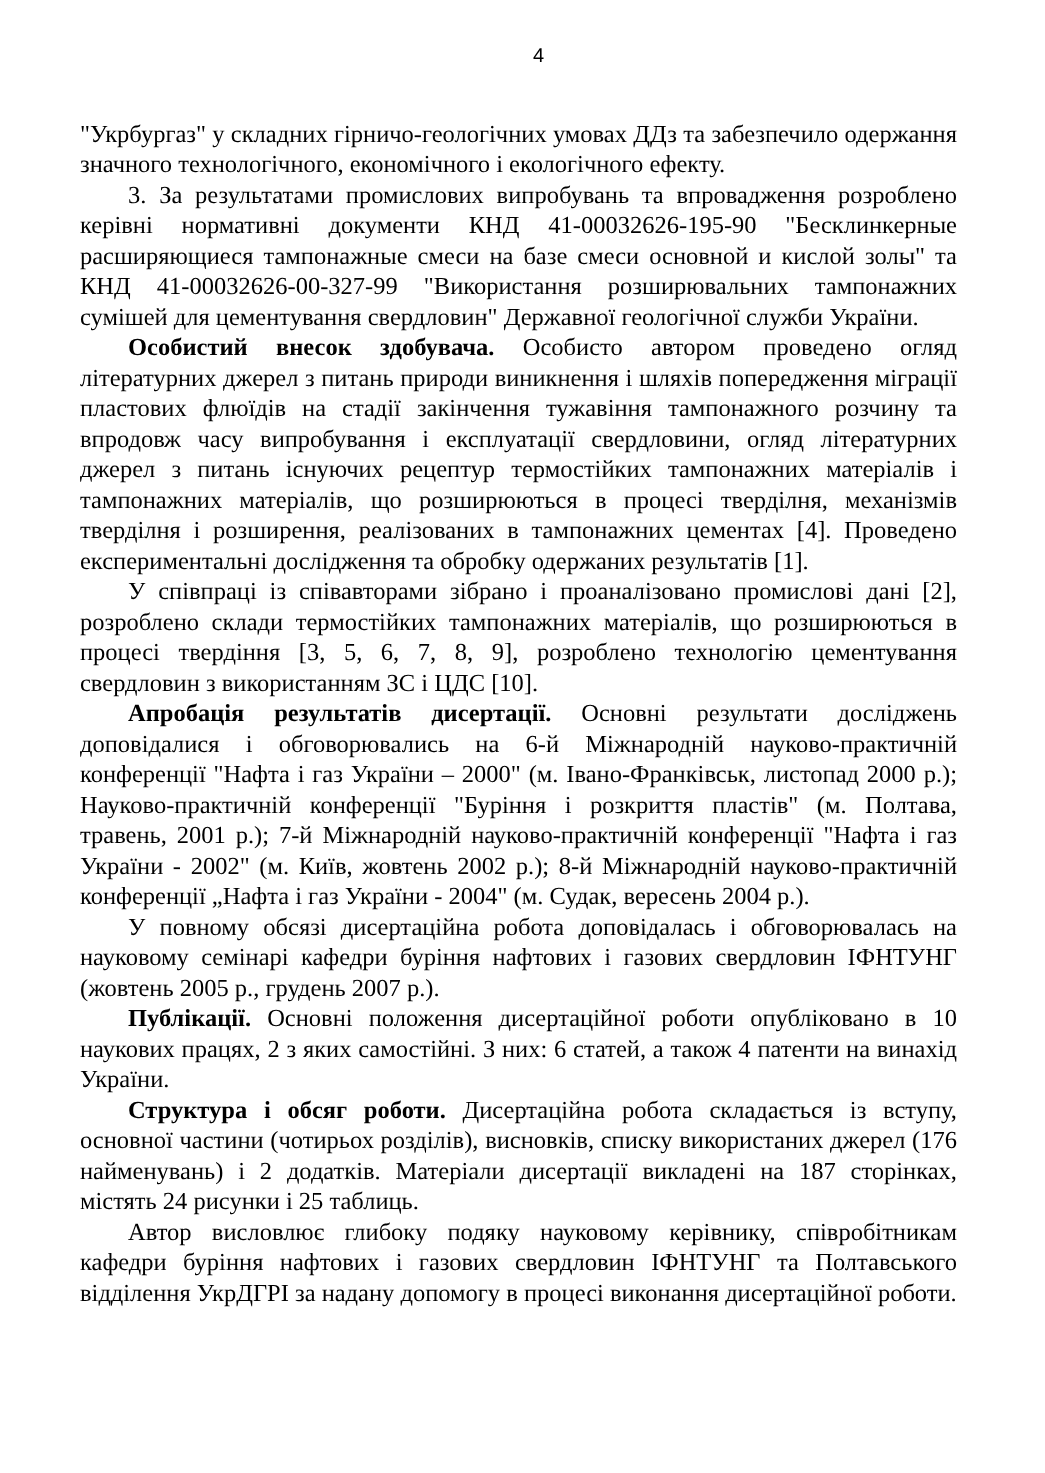4
"Укрбургаз" у складних гірничо-геологічних умовах ДДз та забезпечило одержання значного технологічного, економічного і екологічного ефекту.
3. За результатами промислових випробувань та впровадження розроблено керівні нормативні документи КНД 41-00032626-195-90 "Бесклинкерные расширяющиеся тампонажные смеси на базе смеси основной и кислой золы" та КНД 41-00032626-00-327-99 "Використання розширювальних тампонажних сумішей для цементування свердловин" Державної геологічної служби України.
Особистий внесок здобувача. Особисто автором проведено огляд літературних джерел з питань природи виникнення і шляхів попередження міграції пластових флюїдів на стадії закінчення тужавіння тампонажного розчину та впродовж часу випробування і експлуатації свердловини, огляд літературних джерел з питань існуючих рецептур термостійких тампонажних матеріалів і тампонажних матеріалів, що розширюються в процесі тверділня, механізмів тверділня і розширення, реалізованих в тампонажних цементах [4]. Проведено експериментальні дослідження та обробку одержаних результатів [1].
У співпраці із співавторами зібрано і проаналізовано промислові дані [2], розроблено склади термостійких тампонажних матеріалів, що розширюються в процесі твердіння [3, 5, 6, 7, 8, 9], розроблено технологію цементування свердловин з використанням ЗС і ЦДС [10].
Апробація результатів дисертації. Основні результати досліджень доповідалися і обговорювались на 6-й Міжнародній науково-практичній конференції "Нафта і газ України – 2000" (м. Івано-Франківськ, листопад 2000 р.); Науково-практичній конференції "Буріння і розкриття пластів" (м. Полтава, травень, 2001 р.); 7-й Міжнародній науково-практичній конференції "Нафта і газ України - 2002" (м. Київ, жовтень 2002 р.); 8-й Міжнародній науково-практичній конференції „Нафта і газ України - 2004" (м. Судак, вересень 2004 р.).
У повному обсязі дисертаційна робота доповідалась і обговорювалась на науковому семінарі кафедри буріння нафтових і газових свердловин ІФНТУНГ (жовтень 2005 р., грудень 2007 р.).
Публікації. Основні положення дисертаційної роботи опубліковано в 10 наукових працях, 2 з яких самостійні. З них: 6 статей, а також 4 патенти на винахід України.
Структура і обсяг роботи. Дисертаційна робота складається із вступу, основної частини (чотирьох розділів), висновків, списку використаних джерел (176 найменувань) і 2 додатків. Матеріали дисертації викладені на 187 сторінках, містять 24 рисунки і 25 таблиць.
Автор висловлює глибоку подяку науковому керівнику, співробітникам кафедри буріння нафтових і газових свердловин ІФНТУНГ та Полтавського відділення УкрДГРІ за надану допомогу в процесі виконання дисертаційної роботи.